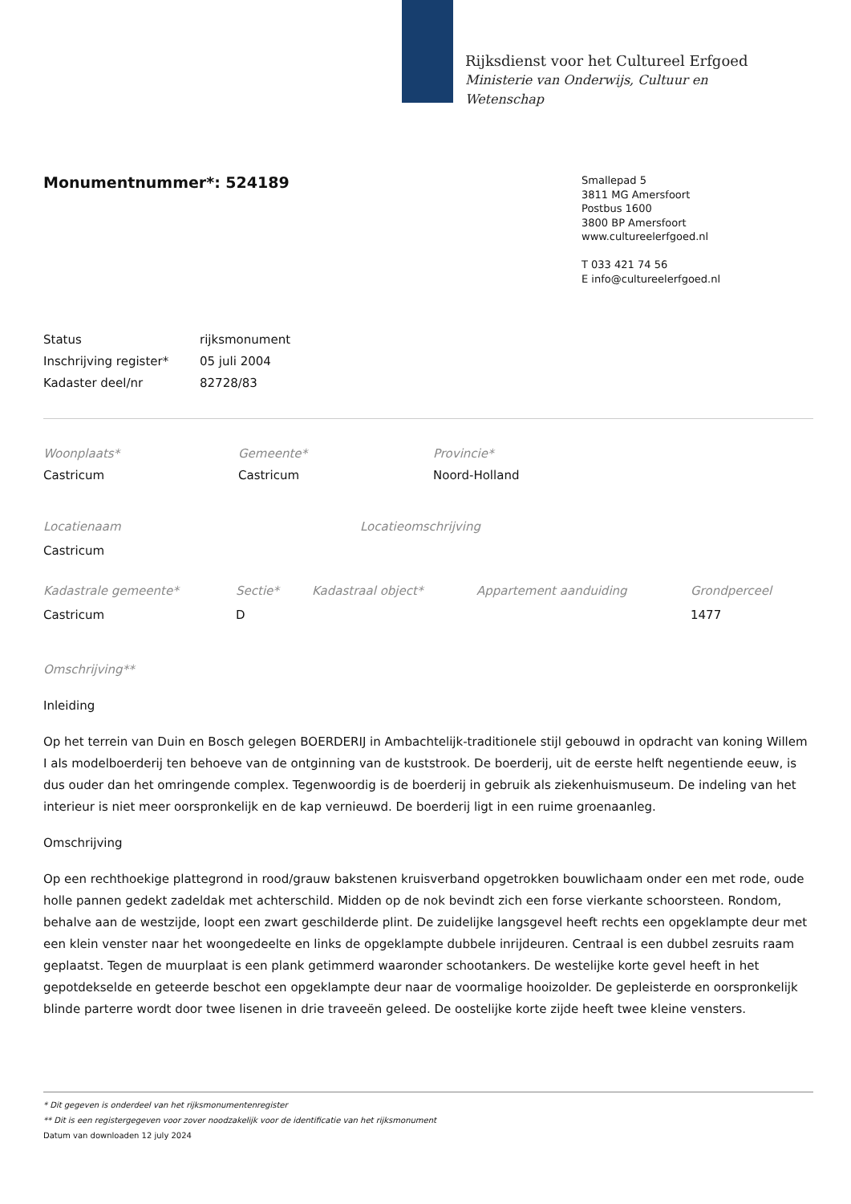Rijksdienst voor het Cultureel Erfgoed
Ministerie van Onderwijs, Cultuur en
Wetenschap
Monumentnummer*: 524189
Smallepad 5
3811 MG Amersfoort
Postbus 1600
3800 BP Amersfoort
www.cultureelerfgoed.nl
T 033 421 74 56
E info@cultureelerfgoed.nl
| Status | rijksmonument |
| Inschrijving register* | 05 juli 2004 |
| Kadaster deel/nr | 82728/83 |
| Woonplaats* | Gemeente* | Provincie* |
| --- | --- | --- |
| Castricum | Castricum | Noord-Holland |
| Locatienaam | Locatieomschrijving |
| --- | --- |
| Castricum | |
| Kadastrale gemeente* | Sectie* | Kadastraal object* | Appartement aanduiding | Grondperceel |
| --- | --- | --- | --- | --- |
| Castricum | D | | | 1477 |
Omschrijving**
Inleiding
Op het terrein van Duin en Bosch gelegen BOERDERIJ in Ambachtelijk-traditionele stijl gebouwd in opdracht van koning Willem I als modelboerderij ten behoeve van de ontginning van de kuststrook. De boerderij, uit de eerste helft negentiende eeuw, is dus ouder dan het omringende complex. Tegenwoordig is de boerderij in gebruik als ziekenhuismuseum. De indeling van het interieur is niet meer oorspronkelijk en de kap vernieuwd. De boerderij ligt in een ruime groenaanleg.
Omschrijving
Op een rechthoekige plattegrond in rood/grauw bakstenen kruisverband opgetrokken bouwlichaam onder een met rode, oude holle pannen gedekt zadeldak met achterschild. Midden op de nok bevindt zich een forse vierkante schoorsteen. Rondom, behalve aan de westzijde, loopt een zwart geschilderde plint. De zuidelijke langsgevel heeft rechts een opgeklampte deur met een klein venster naar het woongedeelte en links de opgeklampte dubbele inrijdeuren. Centraal is een dubbel zesruits raam geplaatst. Tegen de muurplaat is een plank getimmerd waaronder schootankers. De westelijke korte gevel heeft in het gepotdekselde en geteerde beschot een opgeklampte deur naar de voormalige hooizolder. De gepleisterde en oorspronkelijk blinde parterre wordt door twee lisenen in drie traveeën geleed. De oostelijke korte zijde heeft twee kleine vensters.
* Dit gegeven is onderdeel van het rijksmonumentenregister
** Dit is een registergegeven voor zover noodzakelijk voor de identificatie van het rijksmonument
Datum van downloaden 12 july 2024